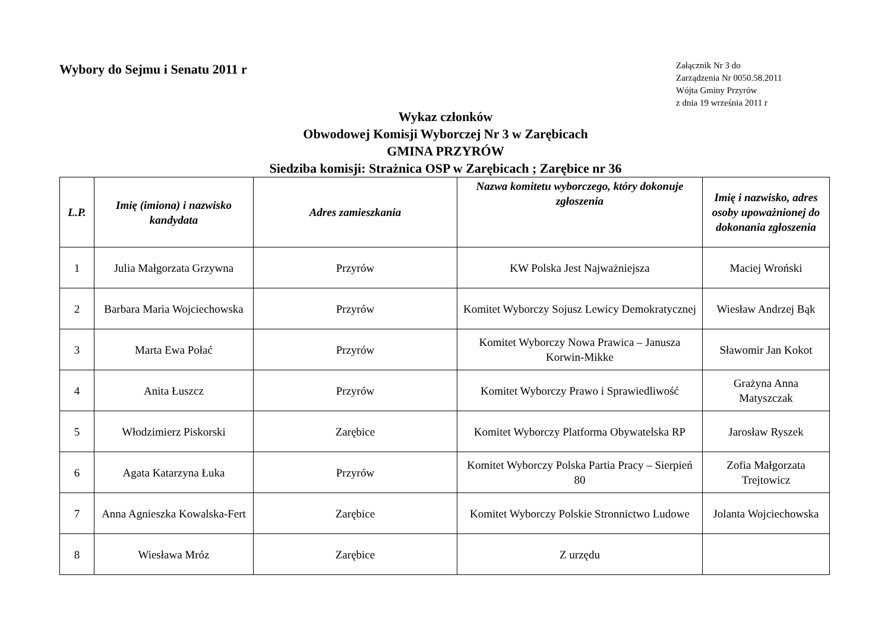Wybory do Sejmu i Senatu 2011 r
Załącznik Nr 3 do
Zarządzenia Nr 0050.58.2011
Wójta Gminy Przyrów
z dnia 19 września 2011 r
Wykaz członków
Obwodowej Komisji Wyborczej Nr 3 w Zarębicach
GMINA PRZYRÓW
Siedziba komisji: Strażnica OSP w Zarębicach ; Zarębice nr 36
| L.P. | Imię (imiona) i nazwisko kandydata | Adres zamieszkania | Nazwa komitetu wyborczego, który dokonuje zgłoszenia | Imię i nazwisko, adres osoby upoważnionej do dokonania zgłoszenia |
| --- | --- | --- | --- | --- |
| 1 | Julia Małgorzata Grzywna | Przyrów | KW Polska Jest Najważniejsza | Maciej Wroński |
| 2 | Barbara Maria Wojciechowska | Przyrów | Komitet Wyborczy Sojusz Lewicy Demokratycznej | Wiesław Andrzej Bąk |
| 3 | Marta Ewa Połać | Przyrów | Komitet Wyborczy Nowa Prawica – Janusza Korwin-Mikke | Sławomir Jan Kokot |
| 4 | Anita Łuszcz | Przyrów | Komitet Wyborczy Prawo i Sprawiedliwość | Grażyna Anna Matyszczak |
| 5 | Włodzimierz Piskorski | Zarębice | Komitet Wyborczy Platforma Obywatelska RP | Jarosław Ryszek |
| 6 | Agata Katarzyna Łuka | Przyrów | Komitet Wyborczy Polska Partia Pracy – Sierpień 80 | Zofia Małgorzata Trejtowicz |
| 7 | Anna Agnieszka Kowalska-Fert | Zarębice | Komitet Wyborczy Polskie Stronnictwo Ludowe | Jolanta Wojciechowska |
| 8 | Wiesława Mróz | Zarębice | Z urzędu | |